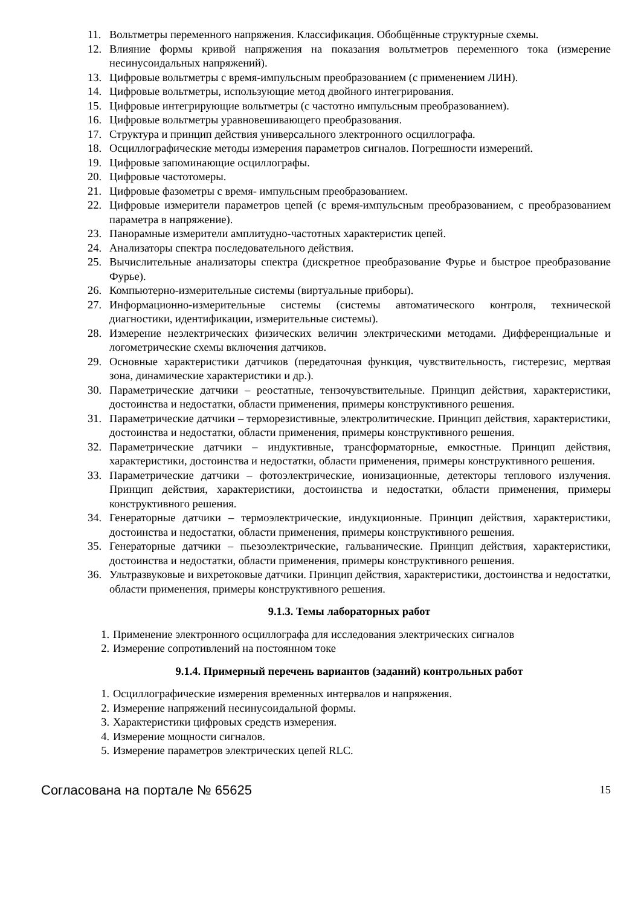11. Вольтметры переменного напряжения. Классификация. Обобщённые структурные схемы.
12. Влияние формы кривой напряжения на показания вольтметров переменного тока (измерение несинусоидальных напряжений).
13. Цифровые вольтметры с время-импульсным преобразованием (с применением ЛИН).
14. Цифровые вольтметры, использующие метод двойного интегрирования.
15. Цифровые интегрирующие вольтметры (с частотно импульсным преобразованием).
16. Цифровые вольтметры уравновешивающего преобразования.
17. Структура и принцип действия универсального электронного осциллографа.
18. Осциллографические методы измерения параметров сигналов. Погрешности измерений.
19. Цифровые запоминающие осциллографы.
20. Цифровые частотомеры.
21. Цифровые фазометры с время- импульсным преобразованием.
22. Цифровые измерители параметров цепей (с время-импульсным преобразованием, с преобразованием параметра в напряжение).
23. Панорамные измерители амплитудно-частотных характеристик цепей.
24. Анализаторы спектра последовательного действия.
25. Вычислительные анализаторы спектра (дискретное преобразование Фурье и быстрое преобразование Фурье).
26. Компьютерно-измерительные системы (виртуальные приборы).
27. Информационно-измерительные системы (системы автоматического контроля, технической диагностики, идентификации, измерительные системы).
28. Измерение неэлектрических физических величин электрическими методами. Дифференциальные и логометрические схемы включения датчиков.
29. Основные характеристики датчиков (передаточная функция, чувствительность, гистерезис, мертвая зона, динамические характеристики и др.).
30. Параметрические датчики – реостатные, тензочувствительные. Принцип действия, характеристики, достоинства и недостатки, области применения, примеры конструктивного решения.
31. Параметрические датчики – терморезистивные, электролитические. Принцип действия, характеристики, достоинства и недостатки, области применения, примеры конструктивного решения.
32. Параметрические датчики – индуктивные, трансформаторные, емкостные. Принцип действия, характеристики, достоинства и недостатки, области применения, примеры конструктивного решения.
33. Параметрические датчики – фотоэлектрические, ионизационные, детекторы теплового излучения. Принцип действия, характеристики, достоинства и недостатки, области применения, примеры конструктивного решения.
34. Генераторные датчики – термоэлектрические, индукционные. Принцип действия, характеристики, достоинства и недостатки, области применения, примеры конструктивного решения.
35. Генераторные датчики – пьезоэлектрические, гальванические. Принцип действия, характеристики, достоинства и недостатки, области применения, примеры конструктивного решения.
36. Ультразвуковые и вихретоковые датчики. Принцип действия, характеристики, достоинства и недостатки, области применения, примеры конструктивного решения.
9.1.3. Темы лабораторных работ
1. Применение электронного осциллографа для исследования электрических сигналов
2. Измерение сопротивлений на постоянном токе
9.1.4. Примерный перечень вариантов (заданий) контрольных работ
1. Осциллографические измерения временных интервалов и напряжения.
2. Измерение напряжений несинусоидальной формы.
3. Характеристики цифровых средств измерения.
4. Измерение мощности сигналов.
5. Измерение параметров электрических цепей RLC.
Согласована на портале № 65625 15